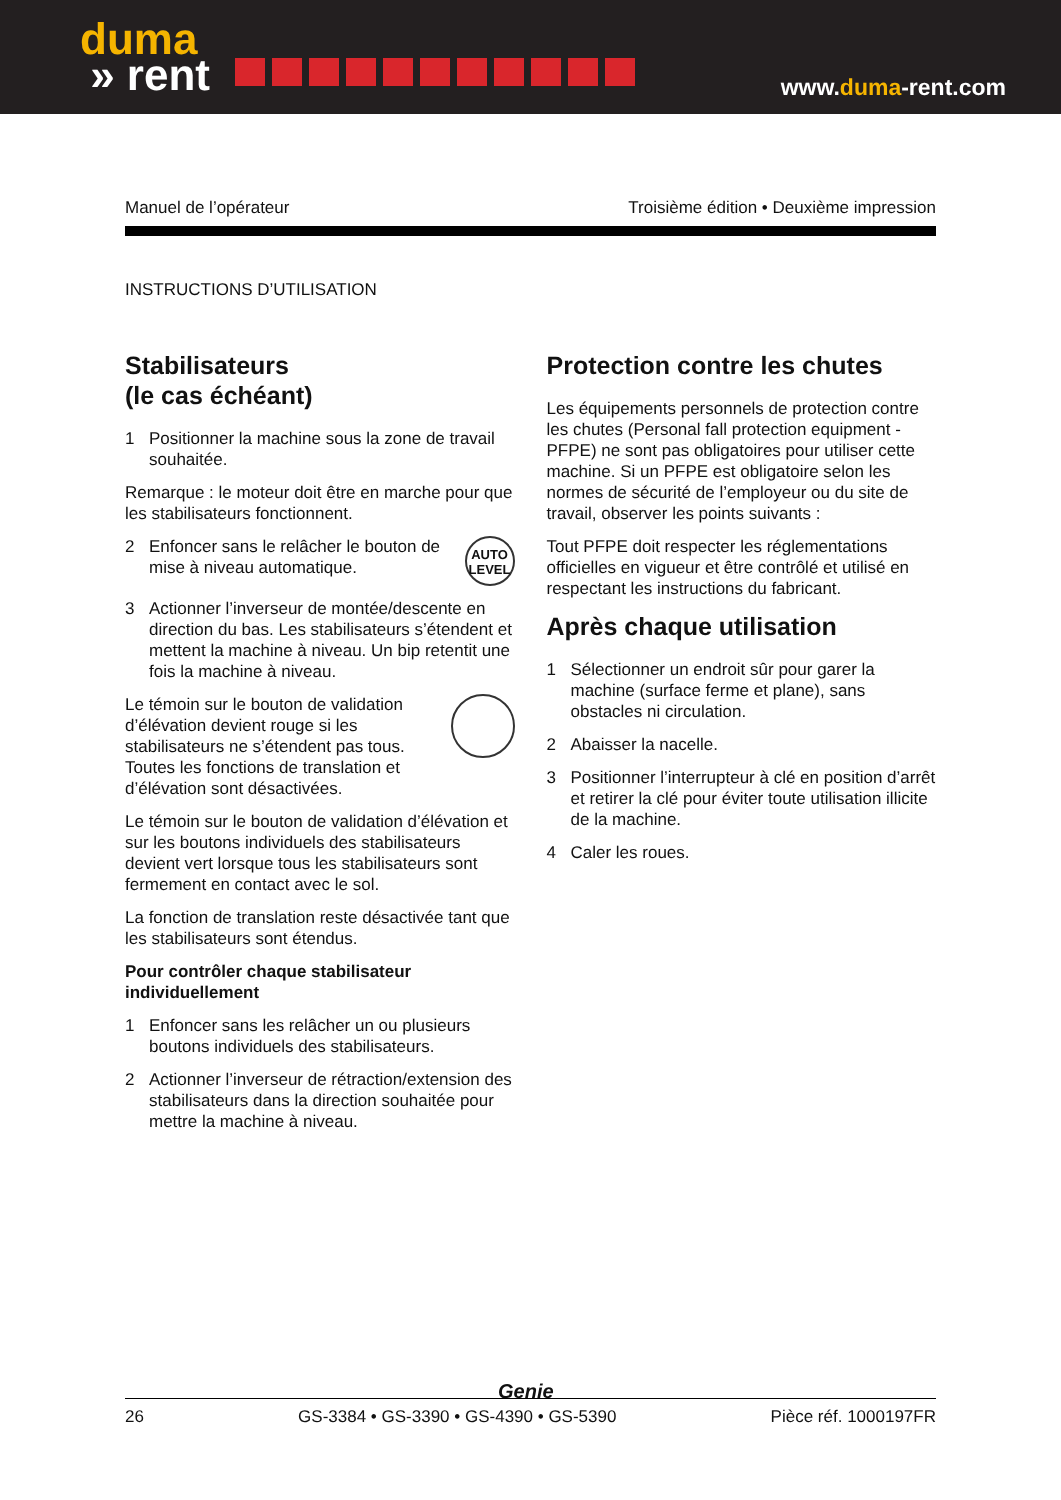duma
» rent
www.duma-rent.com
Manuel de l’opérateur Troisième édition • Deuxième impression
INSTRUCTIONS D’UTILISATION
Stabilisateurs
(le cas échéant)
1 Positionner la machine sous la zone de travail souhaitée.
Remarque : le moteur doit être en marche pour que les stabilisateurs fonctionnent.
2
AUTO
LEVEL
Enfoncer sans le relâcher le bouton de mise à niveau automatique.
3 Actionner l’inverseur de montée/descente en direction du bas. Les stabilisateurs s’étendent et mettent la machine à niveau. Un bip retentit une fois la machine à niveau.
Le témoin sur le bouton de validation d’élévation devient rouge si les stabilisateurs ne s’étendent pas tous. Toutes les fonctions de translation et d’élévation sont désactivées.
Le témoin sur le bouton de validation d’élévation et sur les boutons individuels des stabilisateurs devient vert lorsque tous les stabilisateurs sont fermement en contact avec le sol.
La fonction de translation reste désactivée tant que les stabilisateurs sont étendus.
Pour contrôler chaque stabilisateur individuellement
1 Enfoncer sans les relâcher un ou plusieurs boutons individuels des stabilisateurs.
2 Actionner l’inverseur de rétraction/extension des stabilisateurs dans la direction souhaitée pour mettre la machine à niveau.
Protection contre les chutes
Les équipements personnels de protection contre les chutes (Personal fall protection equipment - PFPE) ne sont pas obligatoires pour utiliser cette machine. Si un PFPE est obligatoire selon les normes de sécurité de l’employeur ou du site de travail, observer les points suivants :
Tout PFPE doit respecter les réglementations officielles en vigueur et être contrôlé et utilisé en respectant les instructions du fabricant.
Après chaque utilisation
1 Sélectionner un endroit sûr pour garer la machine (surface ferme et plane), sans obstacles ni circulation.
2 Abaisser la nacelle.
3 Positionner l’interrupteur à clé en position d’arrêt et retirer la clé pour éviter toute utilisation illicite de la machine.
4 Caler les roues.
Genie
26 GS-3384 • GS-3390 • GS-4390 • GS-5390 Pièce réf. 1000197FR